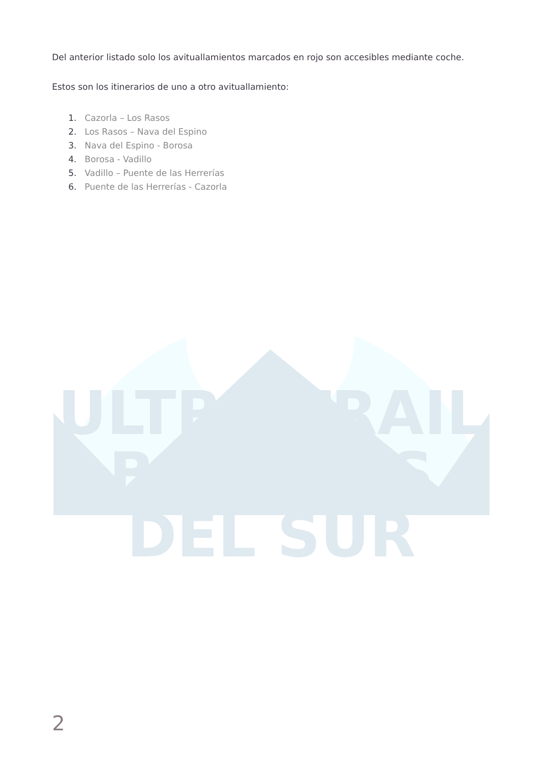Del anterior listado solo los avituallamientos marcados en rojo son accesibles mediante coche.
Estos son los itinerarios de uno a otro avituallamiento:
1. Cazorla – Los Rasos
2. Los Rasos – Nava del Espino
3. Nava del Espino - Borosa
4. Borosa - Vadillo
5. Vadillo – Puente de las Herrerías
6. Puente de las Herrerías - Cazorla
ULTRA TRAIL
BOSQUES DEL SUR
2